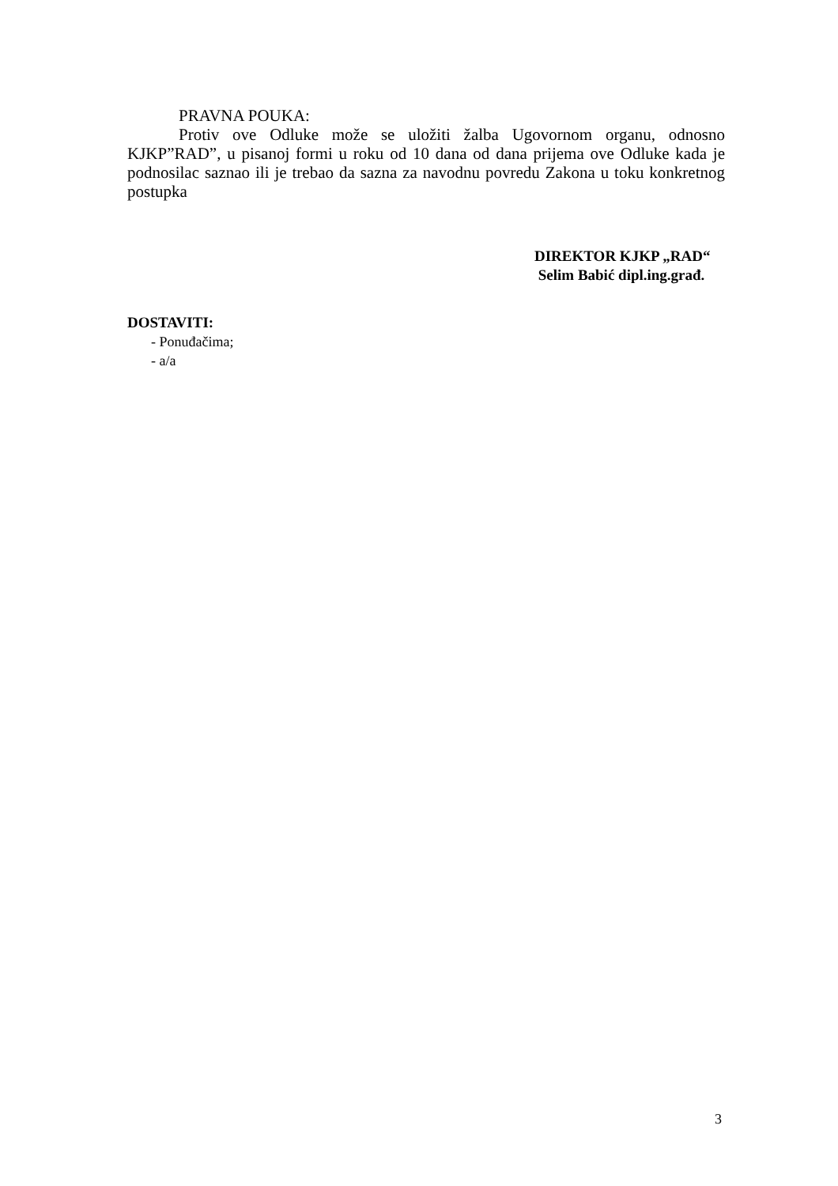PRAVNA POUKA:
Protiv ove Odluke može se uložiti žalba Ugovornom organu, odnosno KJKP”RAD”, u pisanoj formi u roku od 10 dana od dana prijema ove Odluke kada je podnosilac saznao ili je trebao da sazna za navodnu povredu Zakona u toku konkretnog postupka
DIREKTOR KJKP „RAD“
Selim Babić dipl.ing.građ.
DOSTAVITI:
- Ponuđačima;
- a/a
3